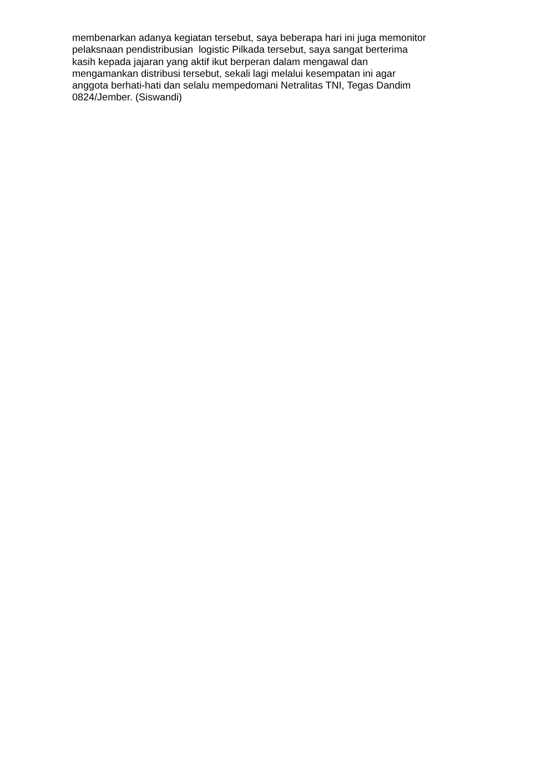membenarkan adanya kegiatan tersebut, saya beberapa hari ini juga memonitor
pelaksnaan pendistribusian logistic Pilkada tersebut, saya sangat berterima
kasih kepada jajaran yang aktif ikut berperan dalam mengawal dan
mengamankan distribusi tersebut, sekali lagi melalui kesempatan ini agar
anggota berhati-hati dan selalu mempedomani Netralitas TNI, Tegas Dandim
0824/Jember. (Siswandi)